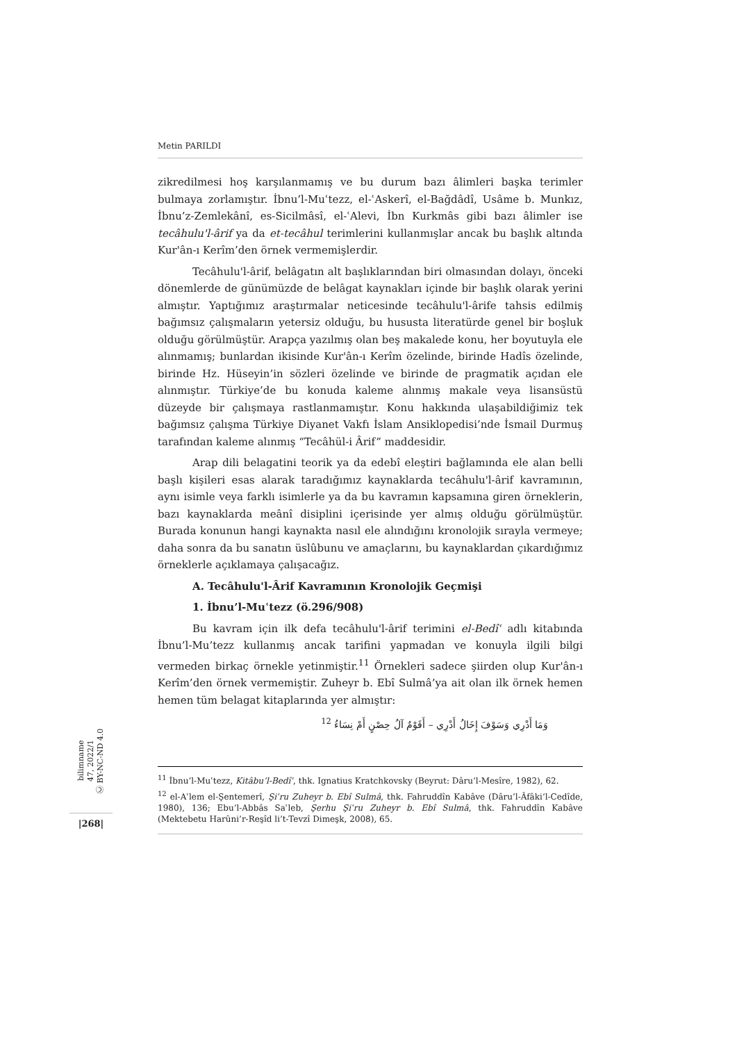Metin PARILDI
zikredilmesi hoş karşılanmamış ve bu durum bazı âlimleri başka terimler bulmaya zorlamıştır. İbnu’l-Muʿtezz, el-ʿAskerî, el-Bağdâdî, Usâme b. Munkız, İbnu’z-Zemlekânî, es-Sicilmâsî, el-ʿAlevi, İbn Kurkmâs gibi bazı âlimler ise tecâhulu'l-ârif ya da et-tecâhul terimlerini kullanmışlar ancak bu başlık altında Kur'ân-ı Kerîm’den örnek vermemişlerdir.
Tecâhulu'l-ârif, belâgatın alt başlıklarından biri olmasından dolayı, önceki dönemlerde de günümüzde de belâgat kaynakları içinde bir başlık olarak yerini almıştır. Yaptığımız araştırmalar neticesinde tecâhulu'l-ârife tahsis edilmiş bağımsız çalışmaların yetersiz olduğu, bu hususta literatürde genel bir boşluk olduğu görülmüştür. Arapça yazılmış olan beş makalede konu, her boyutuyla ele alınmamış; bunlardan ikisinde Kur'ân-ı Kerîm özelinde, birinde Hadîs özelinde, birinde Hz. Hüseyin’in sözleri özelinde ve birinde de pragmatik açıdan ele alınmıştır. Türkiye’de bu konuda kaleme alınmış makale veya lisansüstü düzeyde bir çalışmaya rastlanmamıştır. Konu hakkında ulaşabildiğimiz tek bağımsız çalışma Türkiye Diyanet Vakfı İslam Ansiklopedisi’nde İsmail Durmuş tarafından kaleme alınmış “Tecâhül-i Ârif” maddesidir.
Arap dili belagatini teorik ya da edebî eleştiri bağlamında ele alan belli başlı kişileri esas alarak taradığımız kaynaklarda tecâhulu'l-ârif kavramının, aynı isimle veya farklı isimlerle ya da bu kavramın kapsamına giren örneklerin, bazı kaynaklarda meânî disiplini içerisinde yer almış olduğu görülmüştür. Burada konunun hangi kaynakta nasıl ele alındığını kronolojik sırayla vermeye; daha sonra da bu sanatın üslûbunu ve amaçlarını, bu kaynaklardan çıkardığımız örneklerle açıklamaya çalışacağız.
A. Tecâhulu'l-Ârif Kavramının Kronolojik Geçmişi
1. İbnu’l-Muʿtezz (ö.296/908)
Bu kavram için ilk defa tecâhulu'l-ârif terimini el-Bedîʿ adlı kitabında İbnu’l-Mu’tezz kullanmış ancak tarifini yapmadan ve konuyla ilgili bilgi vermeden birkaç örnekle yetinmiştir.<sup>11</sup> Örnekleri sadece şiirden olup Kur'ân-ı Kerîm’den örnek vermemiştir. Zuheyr b. Ebî Sulmâ’ya ait olan ilk örnek hemen hemen tüm belagat kitaplarında yer almıştır:
وَمَا أَدْرِي وَسَوْفَ إِخَالُ أَدْرِي – أَقَوْمٌ آلُ حِصْنٍ أَمْ نِسَاءُ <sup>12</sup>
<sup>11</sup> İbnu’l-Muʿtezz, Kitâbu’l-Bedîʿ, thk. Ignatius Kratchkovsky (Beyrut: Dâru’l-Mesîre, 1982), 62.
<sup>12</sup> el-Aʿlem el-Şentemerî, Şiʿru Zuheyr b. Ebî Sulmâ, thk. Fahruddîn Kabâve (Dâru’l-Âfâki’l-Cedîde, 1980), 136; Ebu’l-Abbâs Saʿleb, Şerhu Şiʿru Zuheyr b. Ebî Sulmâ, thk. Fahruddîn Kabâve (Mektebetu Harûni’r-Reşîd li’t-Tevzî Dimeşk, 2008), 65.
bilimname
47, 2022/1
Ⓒ BY-NC-ND 4.0
|268|